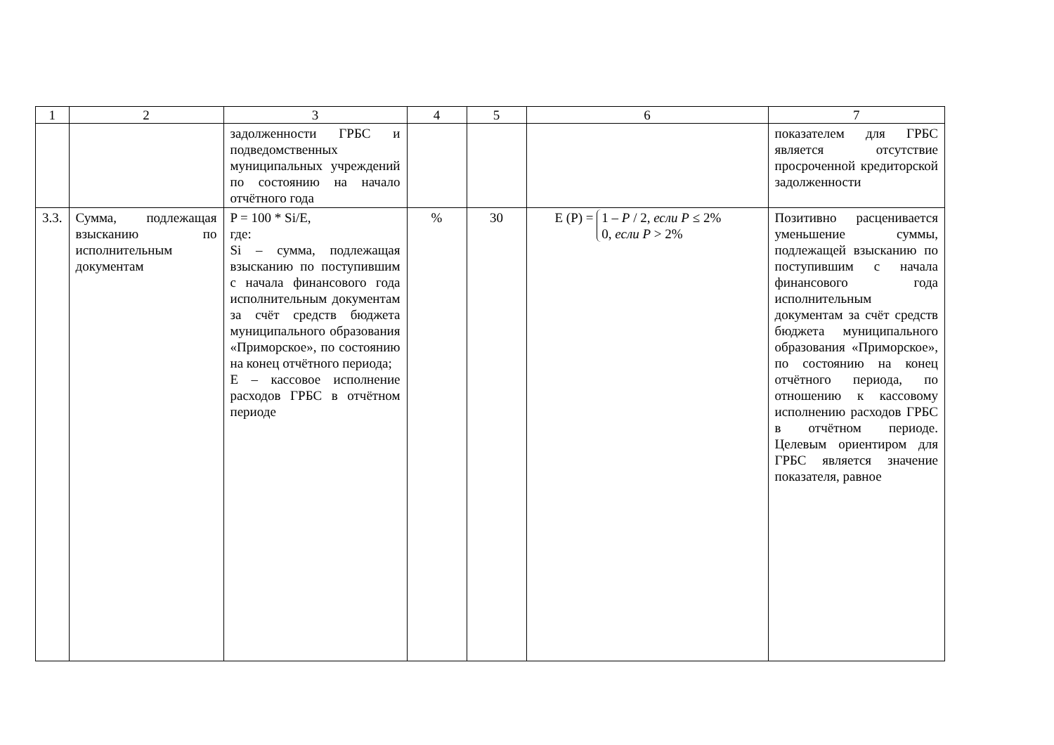| 1 | 2 | 3 | 4 | 5 | 6 | 7 |
| --- | --- | --- | --- | --- | --- | --- |
| | | задолженности ГРБС и подведомственных муниципальных учреждений по состоянию на начало отчётного года | | | | показателем для ГРБС является отсутствие просроченной кредиторской задолженности |
| 3.3. | Сумма, подлежащая взысканию по исполнительным документам | P = 100 * Si/E, где: Si – сумма, подлежащая взысканию по поступившим с начала финансового года исполнительным документам за счёт средств бюджета муниципального образования «Приморское», по состоянию на конец отчётного периода; E – кассовое исполнение расходов ГРБС в отчётном периоде | % | 30 | E (P) = 1 – P / 2, если P ≤ 2% 0, если P > 2% | Позитивно расценивается уменьшение суммы, подлежащей взысканию по поступившим с начала финансового года исполнительным документам за счёт средств бюджета муниципального образования «Приморское», по состоянию на конец отчётного периода, по отношению к кассовому исполнению расходов ГРБС в отчётном периоде. Целевым ориентиром для ГРБС является значение показателя, равное |